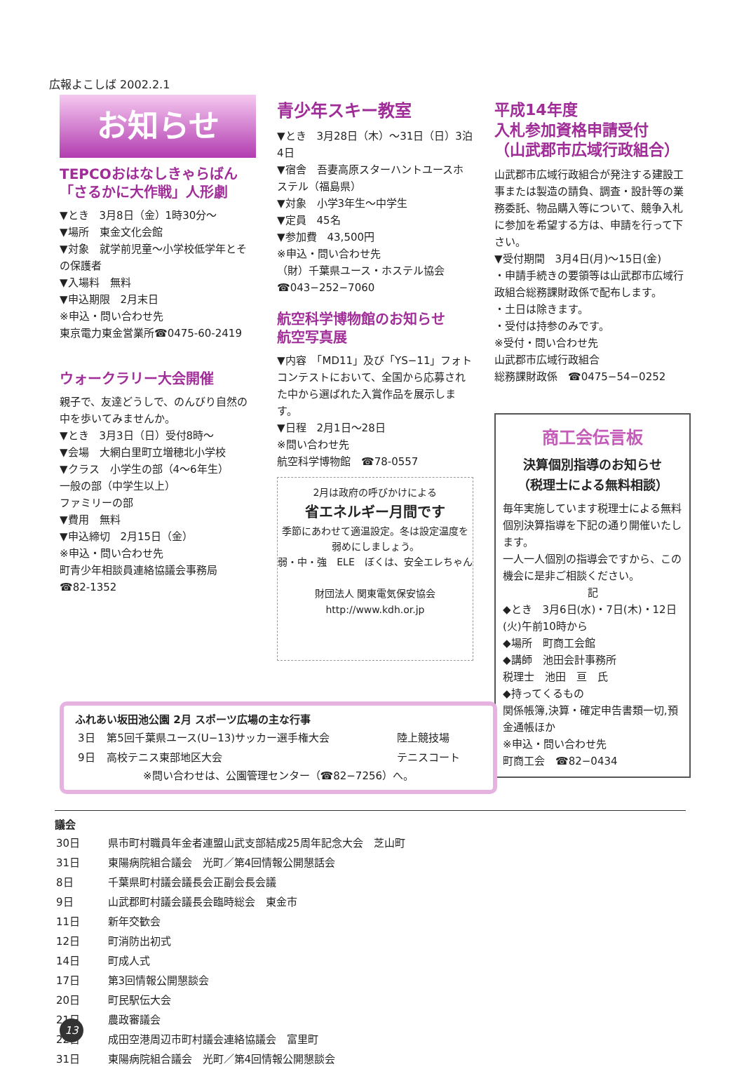広報よこしば 2002.2.1
お知らせ
TEPCOおはなしきゃらばん「さるかに大作戦」人形劇
▼とき　3月8日（金）1時30分〜
▼場所　東金文化会館
▼対象　就学前児童〜小学校低学年とその保護者
▼入場料　無料
▼申込期限　2月末日
※申込・問い合わせ先
東京電力東金営業所☎0475-60-2419
ウォークラリー大会開催
親子で、友達どうしで、のんびり自然の中を歩いてみませんか。
▼とき　3月3日（日）受付8時〜
▼会場　大網白里町立増穂北小学校
▼クラス　小学生の部（4〜6年生）
一般の部（中学生以上）
ファミリーの部
▼費用　無料
▼申込締切　2月15日（金）
※申込・問い合わせ先
町青少年相談員連絡協議会事務局
☎82-1352
青少年スキー教室
▼とき　3月28日（木）〜31日（日）3泊4日
▼宿舎　吾妻高原スターハントユースホステル（福島県）
▼対象　小学3年生〜中学生
▼定員　45名
▼参加費　43,500円
※申込・問い合わせ先
（財）千葉県ユース・ホステル協会
☎043−252−7060
航空科学博物館のお知らせ
航空写真展
▼内容　「MD11」及び「YS−11」フォトコンテストにおいて、全国から応募された中から選ばれた入賞作品を展示します。
▼日程　2月1日〜28日
※問い合わせ先
航空科学博物館　☎78-0557
2月は政府の呼びかけによる
省エネルギー月間です
季節にあわせて適温設定。冬は設定温度を弱めにしましょう。
弱・中・強　ELE　ぼくは、安全エレちゃん
財団法人 関東電気保安協会
http://www.kdh.or.jp
平成14年度
入札参加資格申請受付
（山武郡市広域行政組合）
山武郡市広域行政組合が発注する建設工事または製造の請負、調査・設計等の業務委託、物品購入等について、競争入札に参加を希望する方は、申請を行って下さい。
▼受付期間　3月4日(月)〜15日(金)
・申請手続きの要領等は山武郡市広域行政組合総務課財政係で配布します。
・土日は除きます。
・受付は持参のみです。
※受付・問い合わせ先
山武郡市広域行政組合
総務課財政係　☎0475−54−0252
商工会伝言板
決算個別指導のお知らせ
（税理士による無料相談）
毎年実施しています税理士による無料個別決算指導を下記の通り開催いたします。
一人一人個別の指導会ですから、この機会に是非ご相談ください。
記
◆とき　3月6日(水)・7日(木)・12日(火)午前10時から
◆場所　町商工会館
◆講師　池田会計事務所
税理士　池田　亘　氏
◆持ってくるもの
関係帳簿,決算・確定申告書類一切,預金通帳ほか
※申込・問い合わせ先
町商工会　☎82−0434
ふれあい坂田池公園 2月 スポーツ広場の主な行事
| 3日 | 第5回千葉県ユース(U−13)サッカー選手権大会 | 陸上競技場 |
| 9日 | 高校テニス東部地区大会 | テニスコート |
※問い合わせは、公園管理センター（☎82−7256）へ。
議会
| 30日 | 県市町村職員年金者連盟山武支部結成25周年記念大会 芝山町 |
| 31日 | 東陽病院組合議会 光町／第4回情報公開懇話会 |
| 8日 | 千葉県町村議会議長会正副会長会議 |
| 9日 | 山武郡町村議会議長会臨時総会 東金市 |
| 11日 | 新年交歓会 |
| 12日 | 町消防出初式 |
| 14日 | 町成人式 |
| 17日 | 第3回情報公開懇談会 |
| 20日 | 町民駅伝大会 |
| 21日 | 農政審議会 |
| 22日 | 成田空港周辺市町村議会連絡協議会 富里町 |
| 31日 | 東陽病院組合議会 光町／第4回情報公開懇談会 |
13